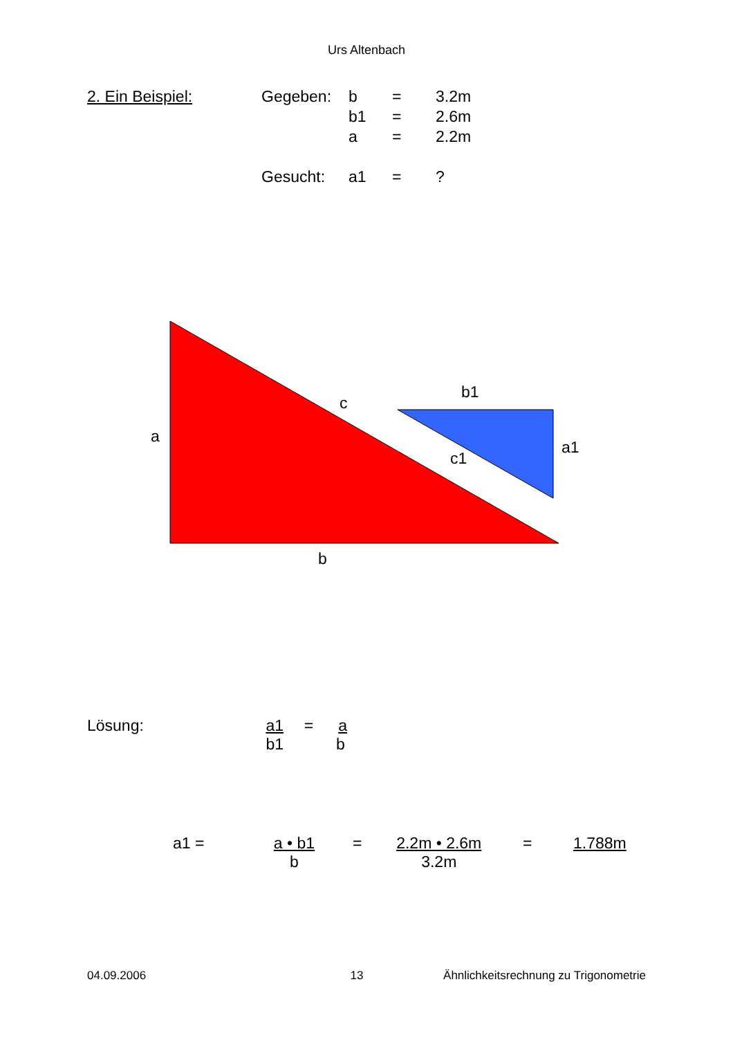Urs Altenbach
| 2. Ein Beispiel: | Gegeben: | b | = | 3.2m |
| | | b1 | = | 2.6m |
| | | a | = | 2.2m |
| | Gesucht: | a1 | = | ? |
a
c
b
b1
a1
c1
Lösung: a1
b1 = a
b
a1 = a • b1
b = 2.2m • 2.6m
3.2m = 1.788m
04.09.2006 13 Ähnlichkeitsrechnung zu Trigonometrie